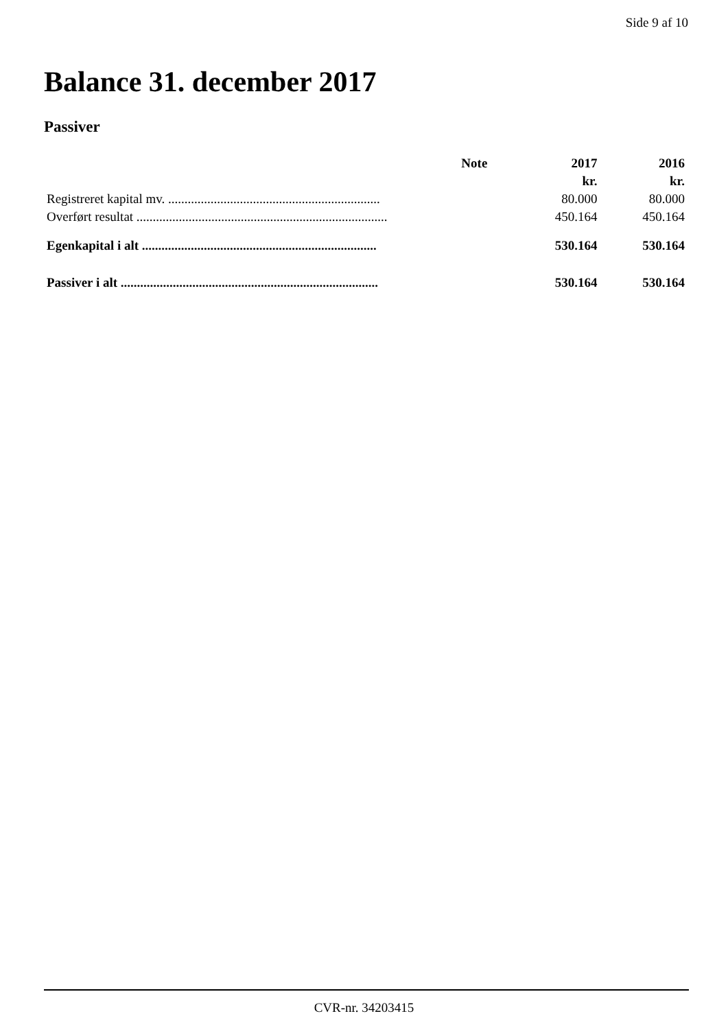Side 9 af 10
Balance 31. december 2017
Passiver
| | Note | 2017 | 2016 |
| --- | --- | --- | --- |
| | | kr. | kr. |
| Registreret kapital mv. ................................................................. | | 80.000 | 80.000 |
| Overført resultat ............................................................................. | | 450.164 | 450.164 |
| Egenkapital i alt ........................................................................ | | 530.164 | 530.164 |
| Passiver i alt ............................................................................... | | 530.164 | 530.164 |
CVR-nr. 34203415